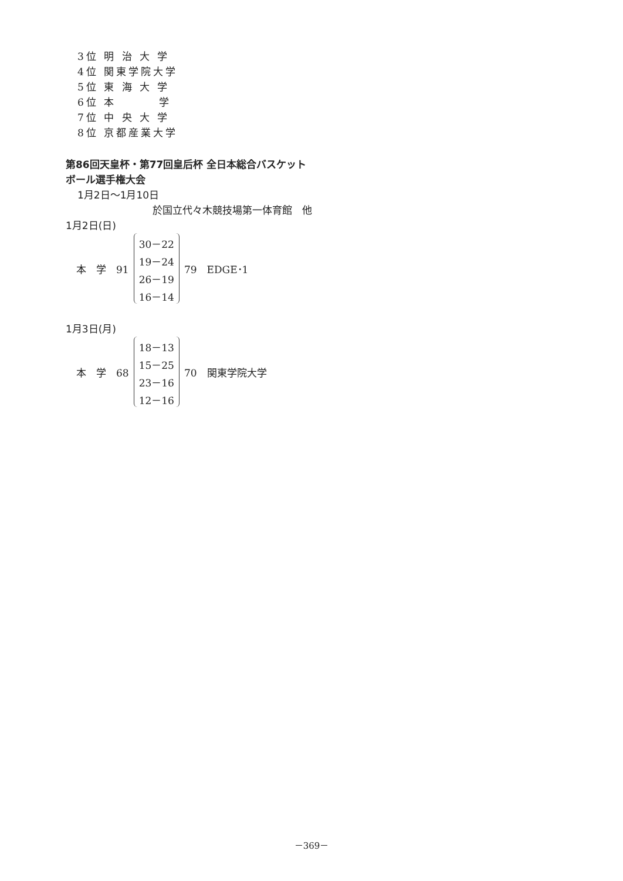3位 明 治 大 学
4位 関東学院大学
5位 東 海 大 学
6位 本　　　 学
7位 中 央 大 学
8位 京都産業大学
第86回天皇杯・第77回皇后杯 全日本総合バスケット
ボール選手権大会
1月2日〜1月10日
於国立代々木競技場第一体育館　他
1月2日(日)
| 本 学 91 | 30－22 19－24 26－19 16－14 | 79 EDGE･1 |
1月3日(月)
| 本 学 68 | 18－13 15－25 23－16 12－16 | 70 関東学院大学 |
－369－